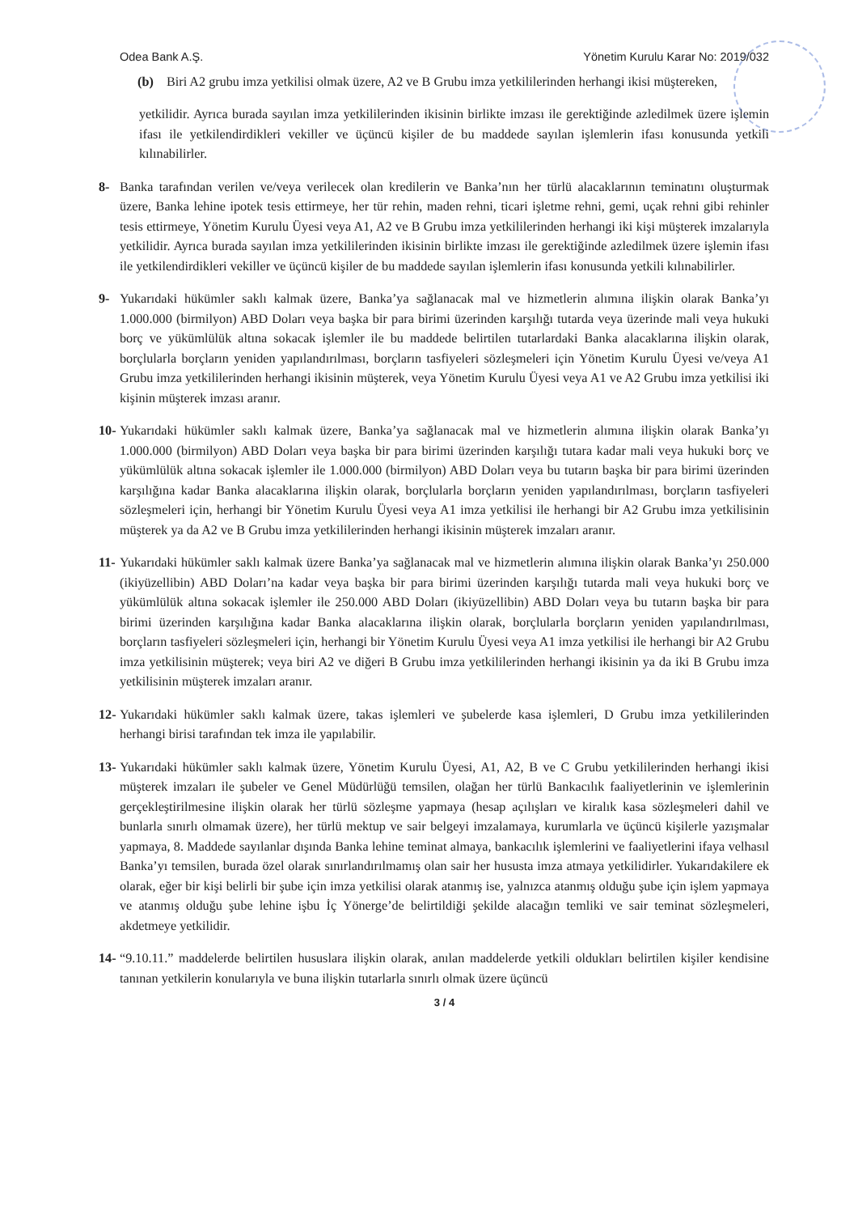Odea Bank A.Ş. Yönetim Kurulu Karar No: 2019/032
(b) Biri A2 grubu imza yetkilisi olmak üzere, A2 ve B Grubu imza yetkililerinden herhangi ikisi müştereken,
yetkilidir. Ayrıca burada sayılan imza yetkililerinden ikisinin birlikte imzası ile gerektiğinde azledilmek üzere işlemin ifası ile yetkilendirdikleri vekiller ve üçüncü kişiler de bu maddede sayılan işlemlerin ifası konusunda yetkili kılınabilirler.
8- Banka tarafından verilen ve/veya verilecek olan kredilerin ve Banka’nın her türlü alacaklarının teminatını oluşturmak üzere, Banka lehine ipotek tesis ettirmeye, her tür rehin, maden rehni, ticari işletme rehni, gemi, uçak rehni gibi rehinler tesis ettirmeye, Yönetim Kurulu Üyesi veya A1, A2 ve B Grubu imza yetkililerinden herhangi iki kişi müşterek imzalarıyla yetkilidir. Ayrıca burada sayılan imza yetkililerinden ikisinin birlikte imzası ile gerektiğinde azledilmek üzere işlemin ifası ile yetkilendirdikleri vekiller ve üçüncü kişiler de bu maddede sayılan işlemlerin ifası konusunda yetkili kılınabilirler.
9- Yukarıdaki hükümler saklı kalmak üzere, Banka’ya sağlanacak mal ve hizmetlerin alımına ilişkin olarak Banka’yı 1.000.000 (birmilyon) ABD Doları veya başka bir para birimi üzerinden karşılığı tutarda veya üzerinde mali veya hukuki borç ve yükümlülük altına sokacak işlemler ile bu maddede belirtilen tutarlardaki Banka alacaklarına ilişkin olarak, borçlularla borçların yeniden yapılandırılması, borçların tasfiyeleri sözleşmeleri için Yönetim Kurulu Üyesi ve/veya A1 Grubu imza yetkililerinden herhangi ikisinin müşterek, veya Yönetim Kurulu Üyesi veya A1 ve A2 Grubu imza yetkilisi iki kişinin müşterek imzası aranır.
10- Yukarıdaki hükümler saklı kalmak üzere, Banka’ya sağlanacak mal ve hizmetlerin alımına ilişkin olarak Banka’yı 1.000.000 (birmilyon) ABD Doları veya başka bir para birimi üzerinden karşılığı tutara kadar mali veya hukuki borç ve yükümlülük altına sokacak işlemler ile 1.000.000 (birmilyon) ABD Doları veya bu tutarın başka bir para birimi üzerinden karşılığına kadar Banka alacaklarına ilişkin olarak, borçlularla borçların yeniden yapılandırılması, borçların tasfiyeleri sözleşmeleri için, herhangi bir Yönetim Kurulu Üyesi veya A1 imza yetkilisi ile herhangi bir A2 Grubu imza yetkilisinin müşterek ya da A2 ve B Grubu imza yetkililerinden herhangi ikisinin müşterek imzaları aranır.
11- Yukarıdaki hükümler saklı kalmak üzere Banka’ya sağlanacak mal ve hizmetlerin alımına ilişkin olarak Banka’yı 250.000 (ikiyüzellibin) ABD Doları’na kadar veya başka bir para birimi üzerinden karşılığı tutarda mali veya hukuki borç ve yükümlülük altına sokacak işlemler ile 250.000 ABD Doları (ikiyüzellibin) ABD Doları veya bu tutarın başka bir para birimi üzerinden karşılığına kadar Banka alacaklarına ilişkin olarak, borçlularla borçların yeniden yapılandırılması, borçların tasfiyeleri sözleşmeleri için, herhangi bir Yönetim Kurulu Üyesi veya A1 imza yetkilisi ile herhangi bir A2 Grubu imza yetkilisinin müşterek; veya biri A2 ve diğeri B Grubu imza yetkililerinden herhangi ikisinin ya da iki B Grubu imza yetkilisinin müşterek imzaları aranır.
12- Yukarıdaki hükümler saklı kalmak üzere, takas işlemleri ve şubelerde kasa işlemleri, D Grubu imza yetkililerinden herhangi birisi tarafından tek imza ile yapılabilir.
13- Yukarıdaki hükümler saklı kalmak üzere, Yönetim Kurulu Üyesi, A1, A2, B ve C Grubu yetkililerinden herhangi ikisi müşterek imzaları ile şubeler ve Genel Müdürlüğü temsilen, olağan her türlü Bankacılık faaliyetlerinin ve işlemlerinin gerçekleştirilmesine ilişkin olarak her türlü sözleşme yapmaya (hesap açılışları ve kiralık kasa sözleşmeleri dahil ve bunlarla sınırlı olmamak üzere), her türlü mektup ve sair belgeyi imzalamaya, kurumlarla ve üçüncü kişilerle yazışmalar yapmaya, 8. Maddede sayılanlar dışında Banka lehine teminat almaya, bankacılık işlemlerini ve faaliyetlerini ifaya velhasıl Banka’yı temsilen, burada özel olarak sınırlandırılmamış olan sair her hususta imza atmaya yetkilidirler. Yukarıdakilere ek olarak, eğer bir kişi belirli bir şube için imza yetkilisi olarak atanmış ise, yalnızca atanmış olduğu şube için işlem yapmaya ve atanmış olduğu şube lehine işbu İç Yönerge’de belirtildiği şekilde alacağın temliki ve sair teminat sözleşmeleri, akdetmeye yetkilidir.
14- “9.10.11.” maddelerde belirtilen hususlara ilişkin olarak, anılan maddelerde yetkili oldukları belirtilen kişiler kendisine tanınan yetkilerin konularıyla ve buna ilişkin tutarlarla sınırlı olmak üzere üçüncü
3 / 4